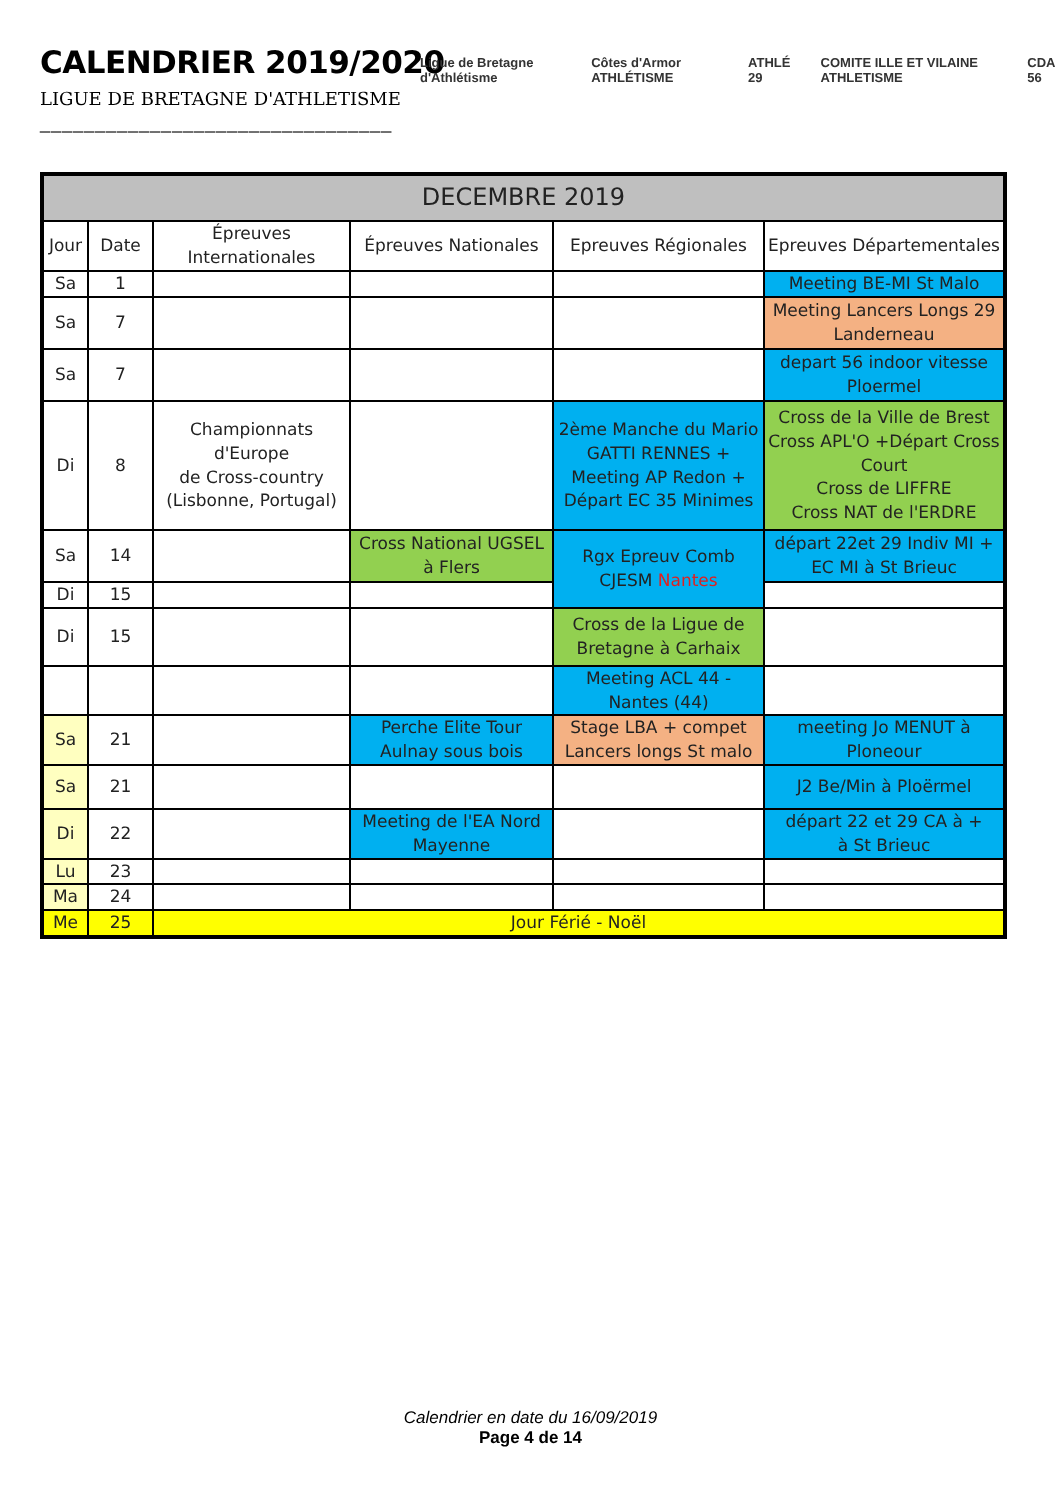CALENDRIER 2019/2020
LIGUE DE BRETAGNE D'ATHLETISME
________________________________
Ligue de Bretagne d'Athlétisme Côtes d'Armor ATHLÉTISME ATHLÉ 29
COMITE ILLE ET VILAINE ATHLETISME
CDA 56
| DECEMBRE 2019 | | | | | |
| --- | --- | --- | --- | --- | --- |
| Jour | Date | Épreuves Internationales | Épreuves Nationales | Epreuves Régionales | Epreuves Départementales |
| Sa | 1 | | | | Meeting BE-MI St Malo |
| Sa | 7 | | | | Meeting Lancers Longs 29 Landerneau |
| Sa | 7 | | | | depart 56 indoor vitesse Ploermel |
| Di | 8 | Championnats d'Europe de Cross-country (Lisbonne, Portugal) | | 2ème Manche du Mario GATTI RENNES + Meeting AP Redon + Départ EC 35 Minimes | Cross de la Ville de Brest Cross APL'O +Départ Cross Court Cross de LIFFRE Cross NAT de l'ERDRE |
| Sa | 14 | | Cross National UGSEL à Flers | Rgx Epreuv Comb CJESM Nantes | départ 22et 29 Indiv MI + EC MI à St Brieuc |
| Di | 15 | | | | |
| Di | 15 | | | Cross de la Ligue de Bretagne à Carhaix | |
| | | | | Meeting ACL 44 - Nantes (44) | |
| Sa | 21 | | Perche Elite Tour Aulnay sous bois | Stage LBA + compet Lancers longs St malo | meeting Jo MENUT à Ploneour |
| Sa | 21 | | | | J2 Be/Min à Ploërmel |
| Di | 22 | | Meeting de l'EA Nord Mayenne | | départ 22 et 29 CA à + à St Brieuc |
| Lu | 23 | | | | |
| Ma | 24 | | | | |
| Me | 25 | Jour Férié - Noël | | | |
Calendrier en date du 16/09/2019
Page 4 de 14